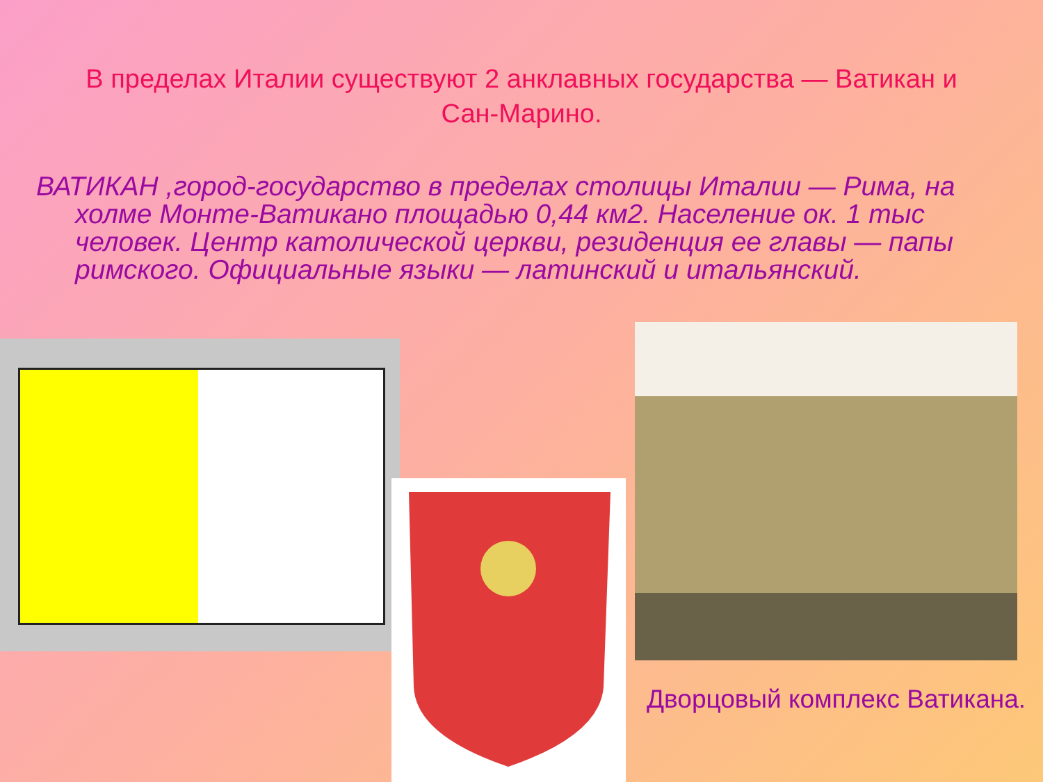В пределах Италии существуют 2 анклавных государства — Ватикан и Сан-Марино.
ВАТИКАН ,город-государство в пределах столицы Италии — Рима, на холме Монте-Ватикано площадью 0,44 км2. Население ок. 1 тыс человек. Центр католической церкви, резиденция ее главы — папы римского. Официальные языки — латинский и итальянский.
Дворцовый комплекс Ватикана.